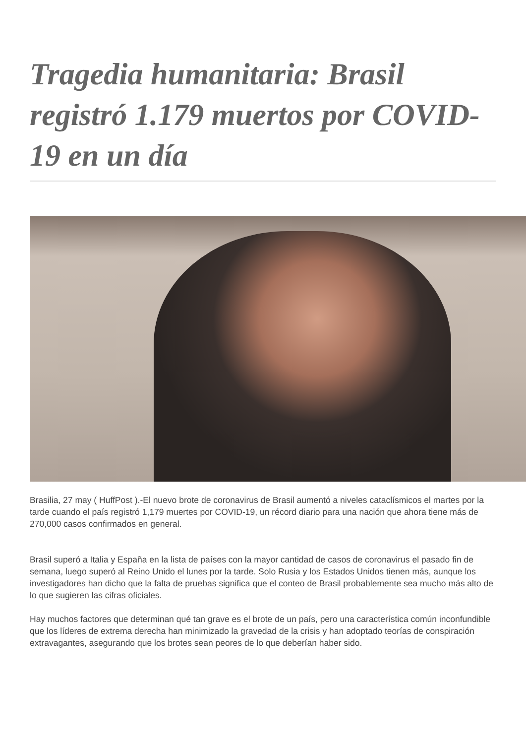Tragedia humanitaria: Brasil registró 1.179 muertos por COVID-19 en un día
Brasilia, 27 may ( HuffPost ).-El nuevo brote de coronavirus de Brasil aumentó a niveles cataclísmicos el martes por la tarde cuando el país registró 1,179 muertes por COVID-19, un récord diario para una nación que ahora tiene más de 270,000 casos confirmados en general.
Brasil superó a Italia y España en la lista de países con la mayor cantidad de casos de coronavirus el pasado fin de semana, luego superó al Reino Unido el lunes por la tarde. Solo Rusia y los Estados Unidos tienen más, aunque los investigadores han dicho que la falta de pruebas significa que el conteo de Brasil probablemente sea mucho más alto de lo que sugieren las cifras oficiales.
Hay muchos factores que determinan qué tan grave es el brote de un país, pero una característica común inconfundible que los líderes de extrema derecha han minimizado la gravedad de la crisis y han adoptado teorías de conspiración extravagantes, asegurando que los brotes sean peores de lo que deberían haber sido.